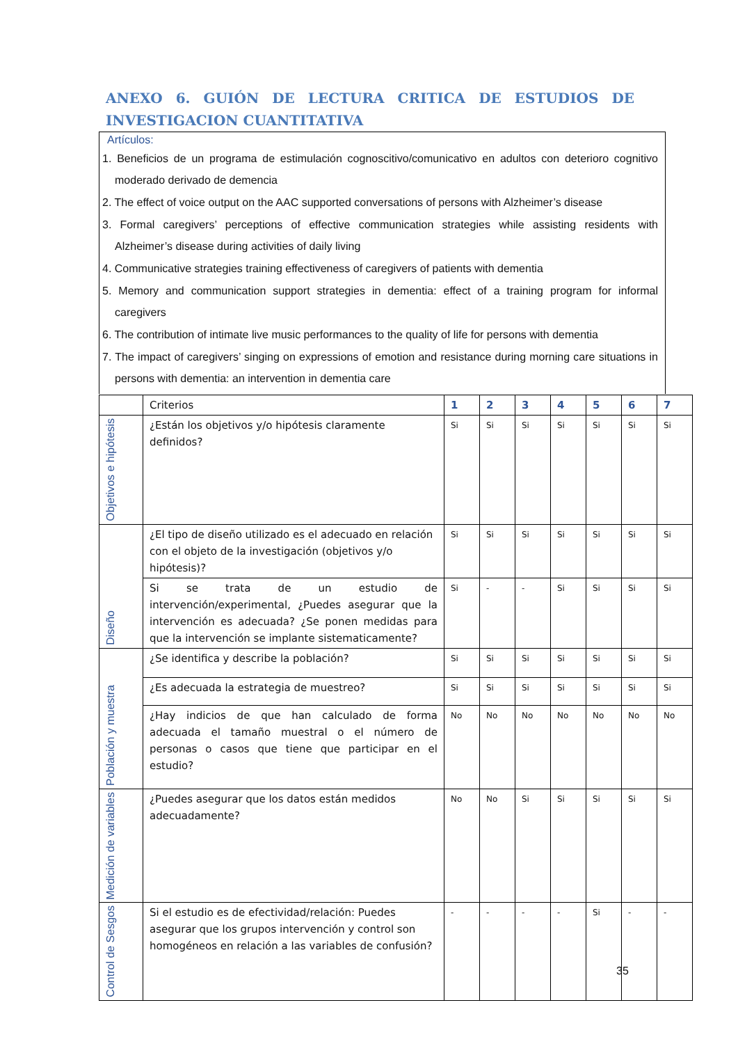ANEXO 6. GUIÓN DE LECTURA CRITICA DE ESTUDIOS DE INVESTIGACION CUANTITATIVA
Artículos:
1. Beneficios de un programa de estimulación cognoscitivo/comunicativo en adultos con deterioro cognitivo moderado derivado de demencia
2. The effect of voice output on the AAC supported conversations of persons with Alzheimer’s disease
3. Formal caregivers’ perceptions of effective communication strategies while assisting residents with Alzheimer’s disease during activities of daily living
4. Communicative strategies training effectiveness of caregivers of patients with dementia
5. Memory and communication support strategies in dementia: effect of a training program for informal caregivers
6. The contribution of intimate live music performances to the quality of life for persons with dementia
7. The impact of caregivers’ singing on expressions of emotion and resistance during morning care situations in persons with dementia: an intervention in dementia care
| | Criterios | 1 | 2 | 3 | 4 | 5 | 6 | 7 |
| --- | --- | --- | --- | --- | --- | --- | --- | --- |
| Objetivos e hipótesis | ¿Están los objetivos y/o hipótesis claramente definidos? | Si | Si | Si | Si | Si | Si | Si |
| Diseño | ¿El tipo de diseño utilizado es el adecuado en relación con el objeto de la investigación (objetivos y/o hipótesis)? | Si | Si | Si | Si | Si | Si | Si |
| | Si se trata de un estudio de intervención/experimental, ¿Puedes asegurar que la intervención es adecuada? ¿Se ponen medidas para que la intervención se implante sistematicamente? | Si | - | - | Si | Si | Si | Si |
| Población y muestra | ¿Se identifica y describe la población? | Si | Si | Si | Si | Si | Si | Si |
| | ¿Es adecuada la estrategia de muestreo? | Si | Si | Si | Si | Si | Si | Si |
| | ¿Hay indicios de que han calculado de forma adecuada el tamaño muestral o el número de personas o casos que tiene que participar en el estudio? | No | No | No | No | No | No | No |
| Medición de variables | ¿Puedes asegurar que los datos están medidos adecuadamente? | No | No | Si | Si | Si | Si | Si |
| Control de Sesgos | Si el estudio es de efectividad/relación: Puedes asegurar que los grupos intervención y control son homogéneos en relación a las variables de confusión? | - | - | - | - | Si | - | - |
35